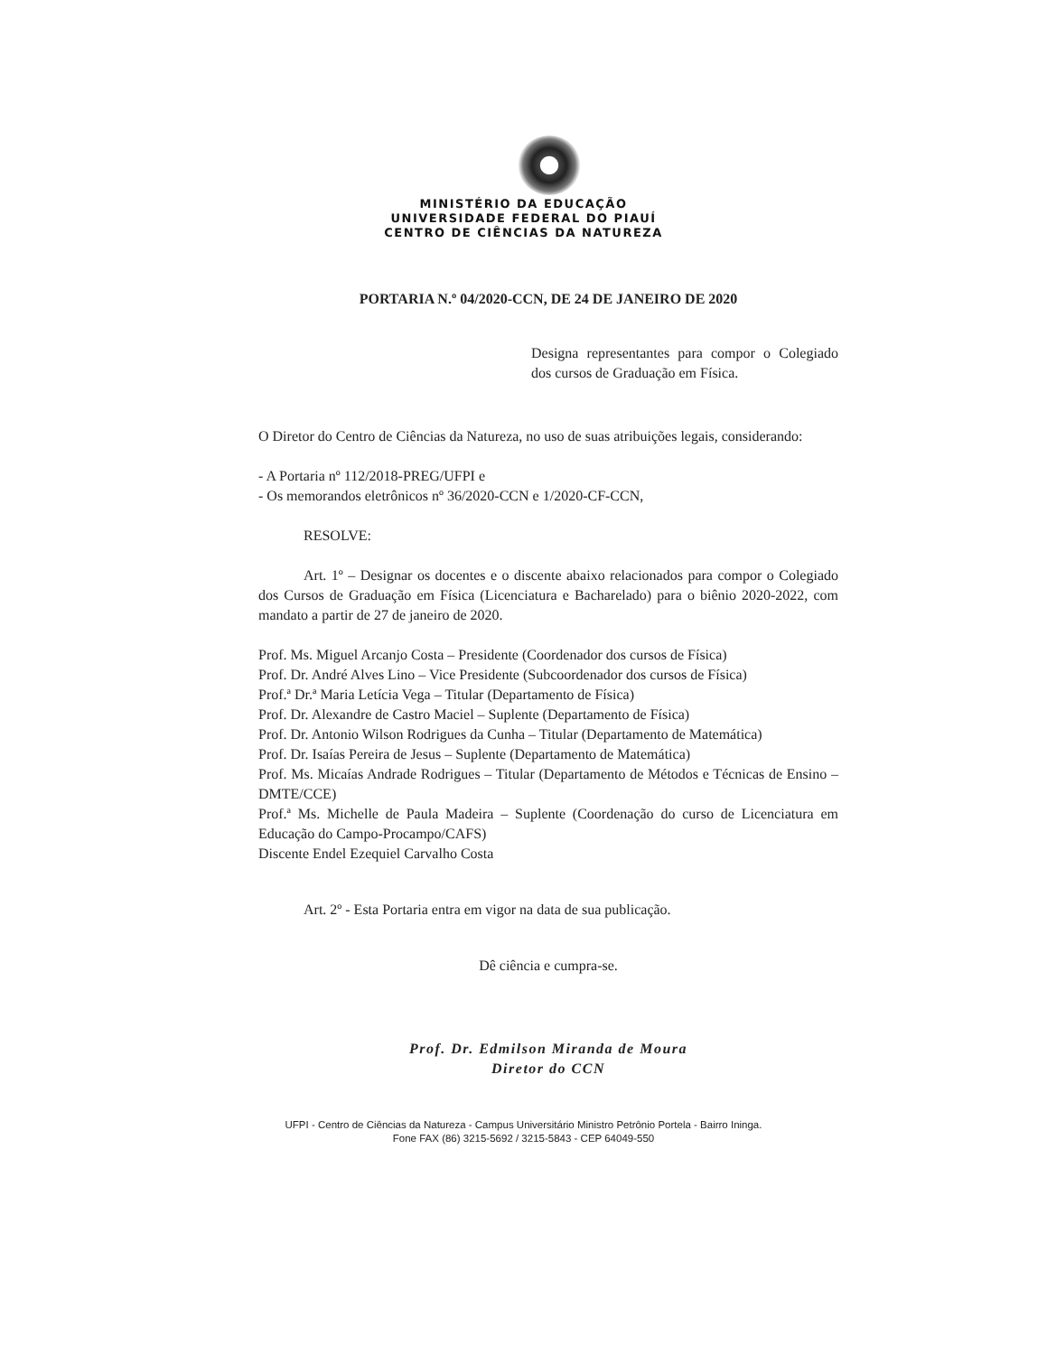MINISTÉRIO DA EDUCAÇÃO
UNIVERSIDADE FEDERAL DO PIAUÍ
CENTRO DE CIÊNCIAS DA NATUREZA
PORTARIA N.º 04/2020-CCN, DE 24 DE JANEIRO DE 2020
Designa representantes para compor o Colegiado dos cursos de Graduação em Física.
O Diretor do Centro de Ciências da Natureza, no uso de suas atribuições legais, considerando:
- A Portaria nº 112/2018-PREG/UFPI e
- Os memorandos eletrônicos nº 36/2020-CCN e 1/2020-CF-CCN,
RESOLVE:
Art. 1º – Designar os docentes e o discente abaixo relacionados para compor o Colegiado dos Cursos de Graduação em Física (Licenciatura e Bacharelado) para o biênio 2020-2022, com mandato a partir de 27 de janeiro de 2020.
Prof. Ms. Miguel Arcanjo Costa – Presidente (Coordenador dos cursos de Física)
Prof. Dr. André Alves Lino – Vice Presidente (Subcoordenador dos cursos de Física)
Prof.ª Dr.ª Maria Letícia Vega – Titular (Departamento de Física)
Prof. Dr. Alexandre de Castro Maciel – Suplente (Departamento de Física)
Prof. Dr. Antonio Wilson Rodrigues da Cunha – Titular (Departamento de Matemática)
Prof. Dr. Isaías Pereira de Jesus – Suplente (Departamento de Matemática)
Prof. Ms. Micaías Andrade Rodrigues – Titular (Departamento de Métodos e Técnicas de Ensino – DMTE/CCE)
Prof.ª Ms. Michelle de Paula Madeira – Suplente (Coordenação do curso de Licenciatura em Educação do Campo-Procampo/CAFS)
Discente Endel Ezequiel Carvalho Costa
Art. 2º - Esta Portaria entra em vigor na data de sua publicação.
Dê ciência e cumpra-se.
Prof. Dr. Edmilson Miranda de Moura
Diretor do CCN
UFPI - Centro de Ciências da Natureza - Campus Universitário Ministro Petrônio Portela - Bairro Ininga.
Fone FAX (86) 3215-5692 / 3215-5843 - CEP 64049-550